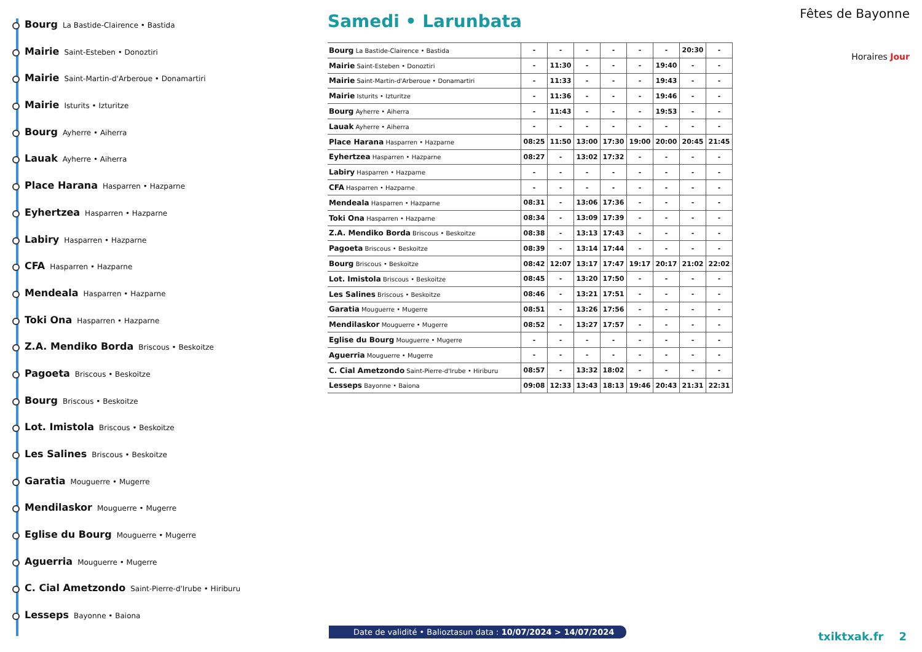Bourg La Bastide-Clairence • Bastida
Mairie Saint-Esteben • Donoztiri
Mairie Saint-Martin-d'Arberoue • Donamartiri
Mairie Isturits • Izturitze
Bourg Ayherre • Aiherra
Lauak Ayherre • Aiherra
Place Harana Hasparren • Hazparne
Eyhertzea Hasparren • Hazparne
Labiry Hasparren • Hazparne
CFA Hasparren • Hazparne
Mendeala Hasparren • Hazparne
Toki Ona Hasparren • Hazparne
Z.A. Mendiko Borda Briscous • Beskoitze
Pagoeta Briscous • Beskoitze
Bourg Briscous • Beskoitze
Lot. Imistola Briscous • Beskoitze
Les Salines Briscous • Beskoitze
Garatia Mouguerre • Mugerre
Mendilaskor Mouguerre • Mugerre
Eglise du Bourg Mouguerre • Mugerre
Aguerria Mouguerre • Mugerre
C. Cial Ametzondo Saint-Pierre-d'Irube • Hiriburu
Lesseps Bayonne • Baiona
Samedi • Larunbata
| Bourg La Bastide-Clairence • Bastida | - | - | - | - | - | - | 20:30 | - |
| Mairie Saint-Esteben • Donoztiri | - | 11:30 | - | - | - | 19:40 | - | - |
| Mairie Saint-Martin-d'Arberoue • Donamartiri | - | 11:33 | - | - | - | 19:43 | - | - |
| Mairie Isturits • Izturitze | - | 11:36 | - | - | - | 19:46 | - | - |
| Bourg Ayherre • Aiherra | - | 11:43 | - | - | - | 19:53 | - | - |
| Lauak Ayherre • Aiherra | - | - | - | - | - | - | - | - |
| Place Harana Hasparren • Hazparne | 08:25 | 11:50 | 13:00 | 17:30 | 19:00 | 20:00 | 20:45 | 21:45 |
| Eyhertzea Hasparren • Hazparne | 08:27 | - | 13:02 | 17:32 | - | - | - | - |
| Labiry Hasparren • Hazparne | - | - | - | - | - | - | - | - |
| CFA Hasparren • Hazparne | - | - | - | - | - | - | - | - |
| Mendeala Hasparren • Hazparne | 08:31 | - | 13:06 | 17:36 | - | - | - | - |
| Toki Ona Hasparren • Hazparne | 08:34 | - | 13:09 | 17:39 | - | - | - | - |
| Z.A. Mendiko Borda Briscous • Beskoitze | 08:38 | - | 13:13 | 17:43 | - | - | - | - |
| Pagoeta Briscous • Beskoitze | 08:39 | - | 13:14 | 17:44 | - | - | - | - |
| Bourg Briscous • Beskoitze | 08:42 | 12:07 | 13:17 | 17:47 | 19:17 | 20:17 | 21:02 | 22:02 |
| Lot. Imistola Briscous • Beskoitze | 08:45 | - | 13:20 | 17:50 | - | - | - | - |
| Les Salines Briscous • Beskoitze | 08:46 | - | 13:21 | 17:51 | - | - | - | - |
| Garatia Mouguerre • Mugerre | 08:51 | - | 13:26 | 17:56 | - | - | - | - |
| Mendilaskor Mouguerre • Mugerre | 08:52 | - | 13:27 | 17:57 | - | - | - | - |
| Eglise du Bourg Mouguerre • Mugerre | - | - | - | - | - | - | - | - |
| Aguerria Mouguerre • Mugerre | - | - | - | - | - | - | - | - |
| C. Cial Ametzondo Saint-Pierre-d'Irube • Hiriburu | 08:57 | - | 13:32 | 18:02 | - | - | - | - |
| Lesseps Bayonne • Baiona | 09:08 | 12:33 | 13:43 | 18:13 | 19:46 | 20:43 | 21:31 | 22:31 |
Fêtes de Bayonne
Horaires Jour
Date de validité • Balioztasun data : 10/07/2024 > 14/07/2024
txiktxak.fr 2